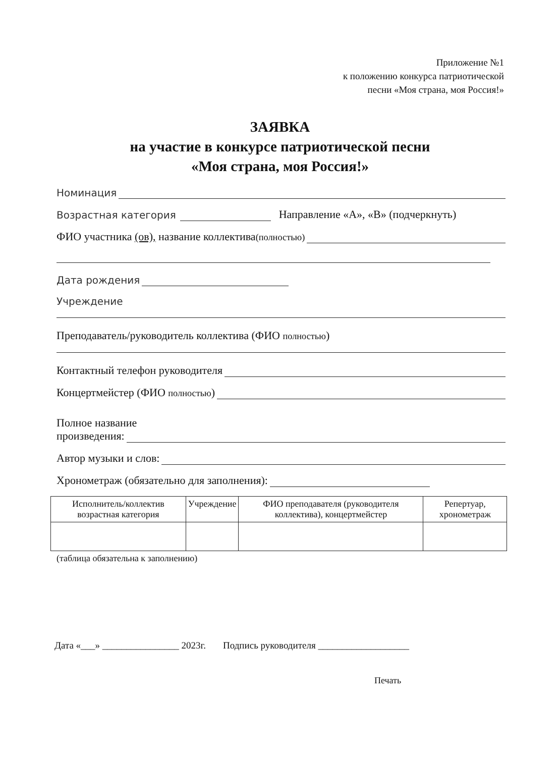Приложение №1
к положению конкурса патриотической
песни «Моя страна, моя Россия!»
ЗАЯВКА
на участие в конкурсе патриотической песни
«Моя страна, моя Россия!»
Номинация
Возрастная категория Направление «А», «В» (подчеркнуть)
ФИО участника (ов), название коллектива(полностью)
Дата рождения
Учреждение
Преподаватель/руководитель коллектива (ФИО полностью)
Контактный телефон руководителя
Концертмейстер (ФИО полностью)
Полное название
произведения:
Автор музыки и слов:
Хронометраж (обязательно для заполнения):
| Исполнитель/коллектив возрастная категория | Учреждение | ФИО преподавателя (руководителя коллектива), концертмейстер | Репертуар, хронометраж |
| --- | --- | --- | --- |
(таблица обязательна к заполнению)
Дата «___» ________________ 2023г. Подпись руководителя ___________________
Печать